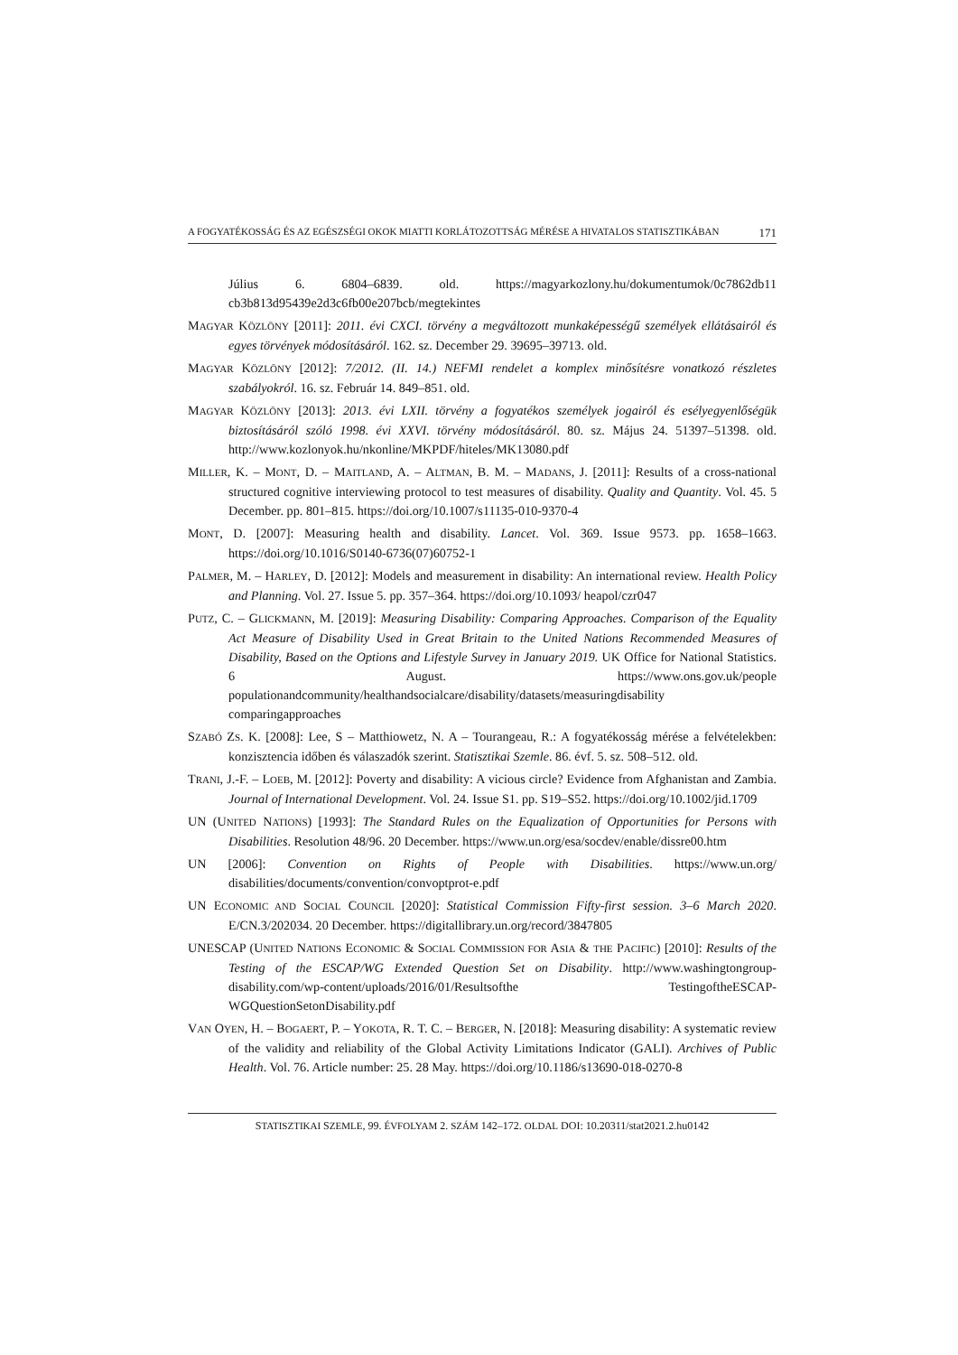A FOGYATÉKOSSÁG ÉS AZ EGÉSZSÉGI OKOK MIATTI KORLÁTOZOTTSÁG MÉRÉSE A HIVATALOS STATISZTIKÁBAN 171
Július 6. 6804–6839. old. https://magyarkozlony.hu/dokumentumok/0c7862db11 cb3b813d95439e2d3c6fb00e207bcb/megtekintes
MAGYAR KÖZLÖNY [2011]: 2011. évi CXCI. törvény a megváltozott munkaképességű személyek ellátásairól és egyes törvények módosításáról. 162. sz. December 29. 39695–39713. old.
MAGYAR KÖZLÖNY [2012]: 7/2012. (II. 14.) NEFMI rendelet a komplex minősítésre vonatkozó részletes szabályokról. 16. sz. Február 14. 849–851. old.
MAGYAR KÖZLÖNY [2013]: 2013. évi LXII. törvény a fogyatékos személyek jogairól és esélyegyenlőségük biztosításáról szóló 1998. évi XXVI. törvény módosításáról. 80. sz. Május 24. 51397–51398. old. http://www.kozlonyok.hu/nkonline/MKPDF/hiteles/MK13080.pdf
MILLER, K. – MONT, D. – MAITLAND, A. – ALTMAN, B. M. – MADANS, J. [2011]: Results of a cross-national structured cognitive interviewing protocol to test measures of disability. Quality and Quantity. Vol. 45. 5 December. pp. 801–815. https://doi.org/10.1007/s11135-010-9370-4
MONT, D. [2007]: Measuring health and disability. Lancet. Vol. 369. Issue 9573. pp. 1658–1663. https://doi.org/10.1016/S0140-6736(07)60752-1
PALMER, M. – HARLEY, D. [2012]: Models and measurement in disability: An international review. Health Policy and Planning. Vol. 27. Issue 5. pp. 357–364. https://doi.org/10.1093/ heapol/czr047
PUTZ, C. – GLICKMANN, M. [2019]: Measuring Disability: Comparing Approaches. Comparison of the Equality Act Measure of Disability Used in Great Britain to the United Nations Recommended Measures of Disability, Based on the Options and Lifestyle Survey in January 2019. UK Office for National Statistics. 6 August. https://www.ons.gov.uk/people populationandcommunity/healthandsocialcare/disability/datasets/measuringdisability comparingapproaches
SZABÓ ZS. K. [2008]: Lee, S – Matthiowetz, N. A – Tourangeau, R.: A fogyatékosság mérése a felvételekben: konzisztencia időben és válaszadók szerint. Statisztikai Szemle. 86. évf. 5. sz. 508–512. old.
TRANI, J.-F. – LOEB, M. [2012]: Poverty and disability: A vicious circle? Evidence from Afghanistan and Zambia. Journal of International Development. Vol. 24. Issue S1. pp. S19–S52. https://doi.org/10.1002/jid.1709
UN (UNITED NATIONS) [1993]: The Standard Rules on the Equalization of Opportunities for Persons with Disabilities. Resolution 48/96. 20 December. https://www.un.org/esa/socdev/enable/dissre00.htm
UN [2006]: Convention on Rights of People with Disabilities. https://www.un.org/ disabilities/documents/convention/convoptprot-e.pdf
UN ECONOMIC AND SOCIAL COUNCIL [2020]: Statistical Commission Fifty-first session. 3–6 March 2020. E/CN.3/202034. 20 December. https://digitallibrary.un.org/record/3847805
UNESCAP (UNITED NATIONS ECONOMIC & SOCIAL COMMISSION FOR ASIA & THE PACIFIC) [2010]: Results of the Testing of the ESCAP/WG Extended Question Set on Disability. http://www.washingtongroup-disability.com/wp-content/uploads/2016/01/Resultsofthe TestingoftheESCAP-WGQuestionSetonDisability.pdf
VAN OYEN, H. – BOGAERT, P. – YOKOTA, R. T. C. – BERGER, N. [2018]: Measuring disability: A systematic review of the validity and reliability of the Global Activity Limitations Indicator (GALI). Archives of Public Health. Vol. 76. Article number: 25. 28 May. https://doi.org/10.1186/s13690-018-0270-8
STATISZTIKAI SZEMLE, 99. ÉVFOLYAM 2. SZÁM 142–172. OLDAL DOI: 10.20311/stat2021.2.hu0142